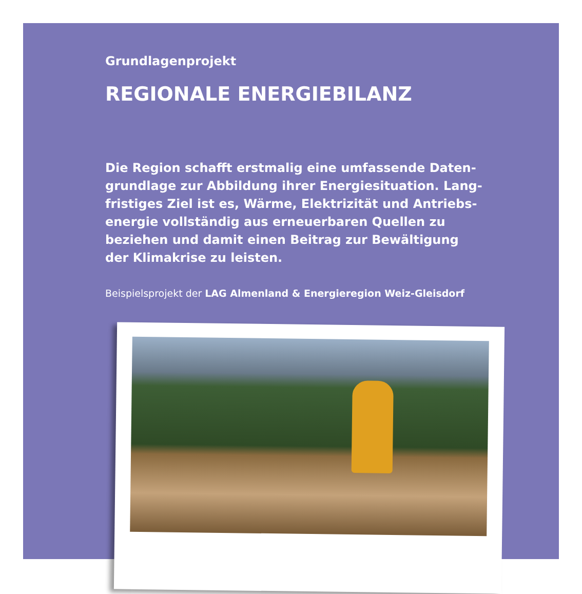Grundlagenprojekt
REGIONALE ENERGIEBILANZ
Die Region schafft erstmalig eine umfassende Daten­grundlage zur Abbildung ihrer Energiesituation. Lang­fristiges Ziel ist es, Wärme, Elektrizität und Antriebs­energie vollständig aus erneuerbaren Quellen zu beziehen und damit einen Beitrag zur Bewältigung der Klimakrise zu leisten.
Beispielsprojekt der LAG Almenland & Energieregion Weiz-Gleisdorf